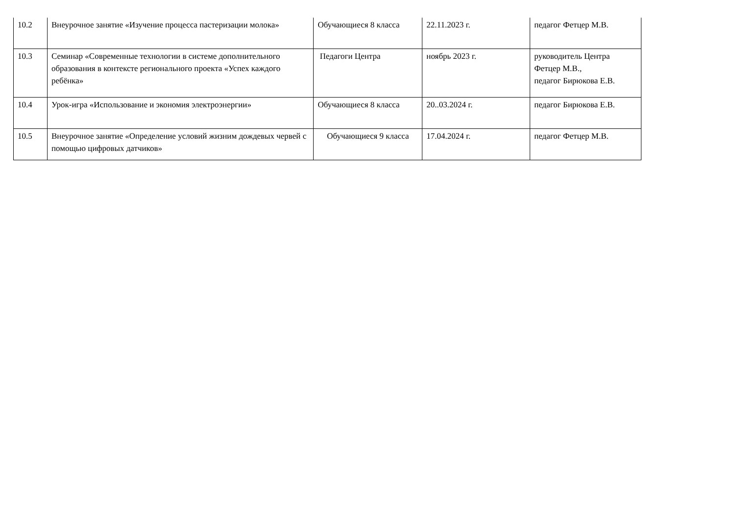| 10.2 | Внеурочное занятие «Изучение процесса пастеризации молока» | Обучающиеся 8 класса | 22.11.2023 г. | педагог Фетцер М.В. |
| 10.3 | Семинар «Современные технологии в системе дополнительного образования в контексте регионального проекта «Успех каждого ребёнка» | Педагоги Центра | ноябрь 2023 г. | руководитель Центра Фетцер М.В., педагог Бирюкова Е.В. |
| 10.4 | Урок-игра «Использование и экономия электроэнергии» | Обучающиеся 8 класса | 20..03.2024 г. | педагог Бирюкова Е.В. |
| 10.5 | Внеурочное занятие «Определение условий жизним дождевых червей с помощью цифровых датчиков» | Обучающиеся 9 класса | 17.04.2024 г. | педагог Фетцер М.В. |